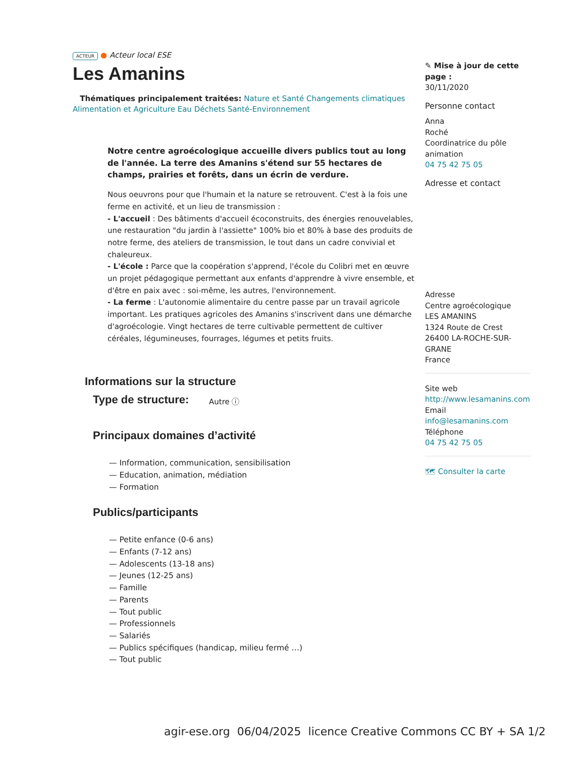ACTEUR ● Acteur local ESE
Les Amanins
Thématiques principalement traitées: Nature et Santé Changements climatiques Alimentation et Agriculture Eau Déchets Santé-Environnement
Notre centre agroécologique accueille divers publics tout au long de l'année. La terre des Amanins s'étend sur 55 hectares de champs, prairies et forêts, dans un écrin de verdure.
Nous oeuvrons pour que l'humain et la nature se retrouvent. C'est à la fois une ferme en activité, et un lieu de transmission :
- L'accueil : Des bâtiments d'accueil écoconstruits, des énergies renouvelables, une restauration "du jardin à l'assiette" 100% bio et 80% à base des produits de notre ferme, des ateliers de transmission, le tout dans un cadre convivial et chaleureux.
- L'école : Parce que la coopération s'apprend, l'école du Colibri met en œuvre un projet pédagogique permettant aux enfants d'apprendre à vivre ensemble, et d'être en paix avec : soi-même, les autres, l'environnement.
- La ferme : L'autonomie alimentaire du centre passe par un travail agricole important. Les pratiques agricoles des Amanins s'inscrivent dans une démarche d'agroécologie. Vingt hectares de terre cultivable permettent de cultiver céréales, légumineuses, fourrages, légumes et petits fruits.
Informations sur la structure
Type de structure:
Autre ⓘ
Principaux domaines d’activité
— Information, communication, sensibilisation
— Education, animation, médiation
— Formation
Publics/participants
— Petite enfance (0-6 ans)
— Enfants (7-12 ans)
— Adolescents (13-18 ans)
— Jeunes (12-25 ans)
— Famille
— Parents
— Tout public
— Professionnels
— Salariés
— Publics spécifiques (handicap, milieu fermé …)
— Tout public
✎ Mise à jour de cette page :
30/11/2020
Personne contact
Anna
Roché
Coordinatrice du pôle animation
04 75 42 75 05
Adresse et contact
Adresse
Centre agroécologique
LES AMANINS
1324 Route de Crest
26400 LA-ROCHE-SUR-GRANE
France
Site web
http://www.lesamanins.com
Email
info@lesamanins.com
Téléphone
04 75 42 75 05
🗺 Consulter la carte
agir-ese.org 06/04/2025 licence Creative Commons CC BY + SA 1/2